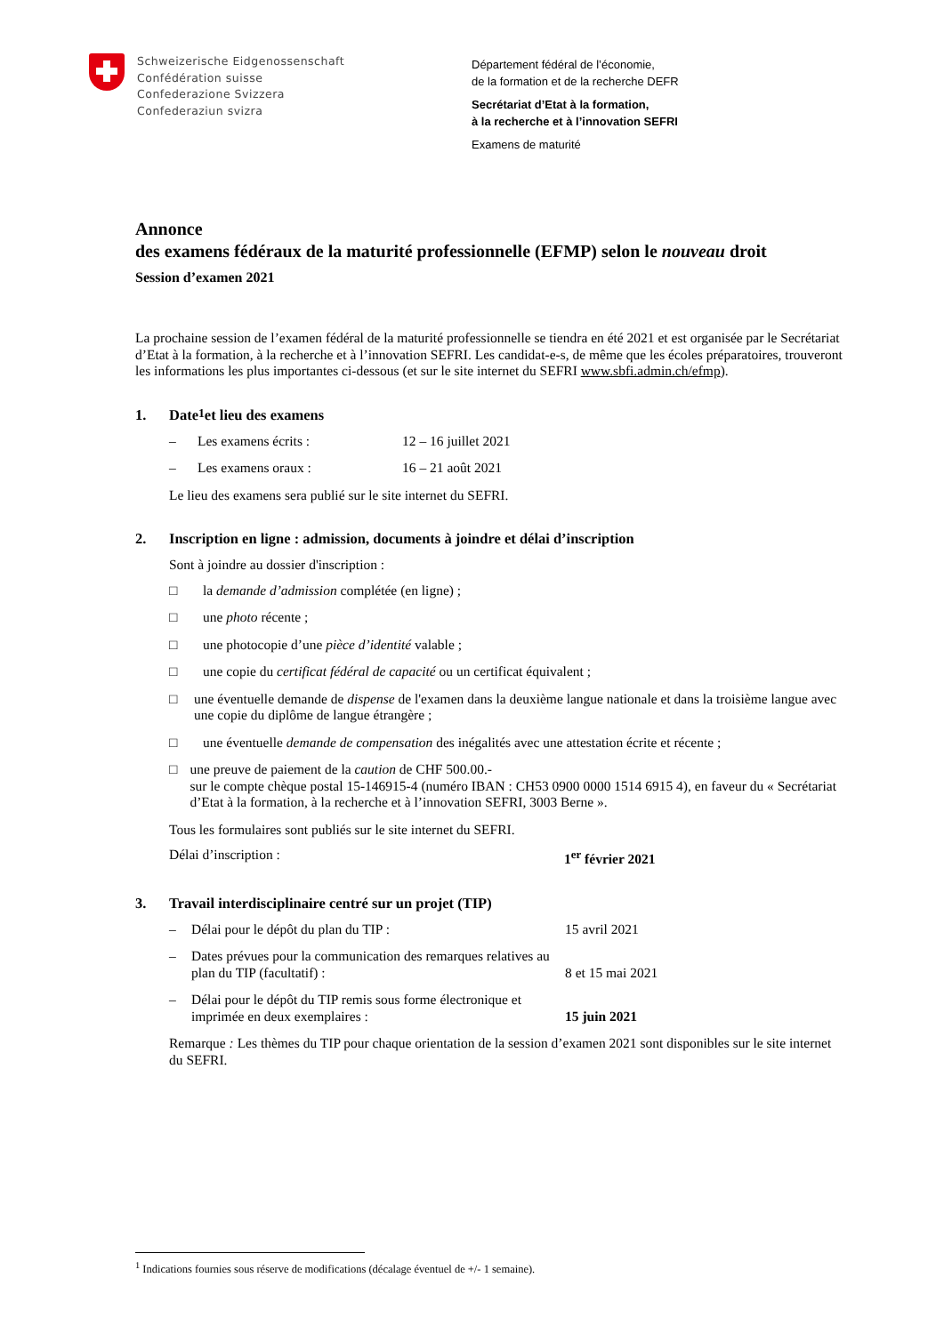Schweizerische Eidgenossenschaft
Confédération suisse
Confederazione Svizzera
Confederaziun svizra
Département fédéral de l’économie,
de la formation et de la recherche DEFR
Secrétariat d’Etat à la formation,
à la recherche et à l’innovation SEFRI
Examens de maturité
Annonce
des examens fédéraux de la maturité professionnelle (EFMP) selon le nouveau droit
Session d’examen 2021
La prochaine session de l’examen fédéral de la maturité professionnelle se tiendra en été 2021 et est organisée par le Secrétariat d’Etat à la formation, à la recherche et à l’innovation SEFRI. Les candidat-e-s, de même que les écoles préparatoires, trouveront les informations les plus importantes ci-dessous (et sur le site internet du SEFRI www.sbfi.admin.ch/efmp).
1. Date<sup>1</sup> et lieu des examens
– Les examens écrits : 12 – 16 juillet 2021
– Les examens oraux : 16 – 21 août 2021
Le lieu des examens sera publié sur le site internet du SEFRI.
2. Inscription en ligne : admission, documents à joindre et délai d’inscription
Sont à joindre au dossier d'inscription :
□ la demande d’admission complétée (en ligne) ;
□ une photo récente ;
□ une photocopie d’une pièce d’identité valable ;
□ une copie du certificat fédéral de capacité ou un certificat équivalent ;
□ une éventuelle demande de dispense de l'examen dans la deuxième langue nationale et dans la troisième langue avec une copie du diplôme de langue étrangère ;
□ une éventuelle demande de compensation des inégalités avec une attestation écrite et récente ;
□ une preuve de paiement de la caution de CHF 500.00.-
sur le compte chèque postal 15-146915-4 (numéro IBAN : CH53 0900 0000 1514 6915 4), en faveur du « Secrétariat d’Etat à la formation, à la recherche et à l’innovation SEFRI, 3003 Berne ».
Tous les formulaires sont publiés sur le site internet du SEFRI.
Délai d’inscription : 1<sup>er</sup> février 2021
3. Travail interdisciplinaire centré sur un projet (TIP)
– Délai pour le dépôt du plan du TIP : 15 avril 2021
– Dates prévues pour la communication des remarques relatives au plan du TIP (facultatif) : 8 et 15 mai 2021
– Délai pour le dépôt du TIP remis sous forme électronique et imprimée en deux exemplaires : 15 juin 2021
Remarque : Les thèmes du TIP pour chaque orientation de la session d’examen 2021 sont disponibles sur le site internet du SEFRI.
<sup>1</sup> Indications fournies sous réserve de modifications (décalage éventuel de +/- 1 semaine).